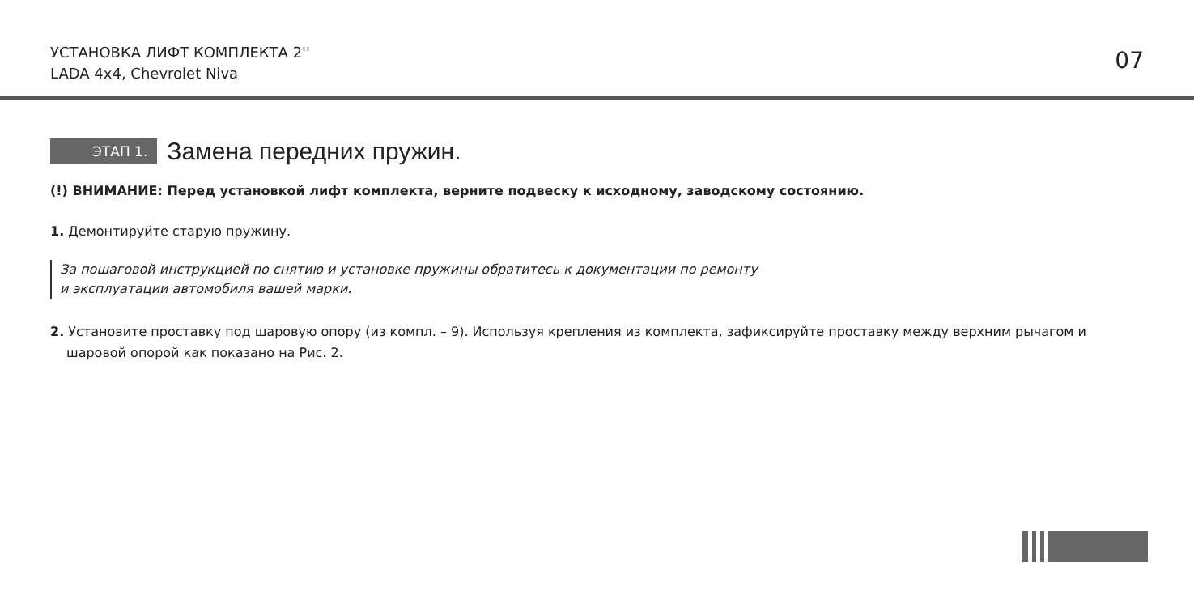УСТАНОВКА ЛИФТ КОМПЛЕКТА 2''
LADA 4x4, Chevrolet Niva
07
ЭТАП 1. Замена передних пружин.
(!) ВНИМАНИЕ: Перед установкой лифт комплекта, верните подвеску к исходному, заводскому состоянию.
1. Демонтируйте старую пружину.
За пошаговой инструкцией по снятию и установке пружины обратитесь к документации по ремонту
и эксплуатации автомобиля вашей марки.
2. Установите проставку под шаровую опору (из компл. – 9). Используя крепления из комплекта, зафиксируйте проставку между верхним рычагом и шаровой опорой как показано на Рис. 2.